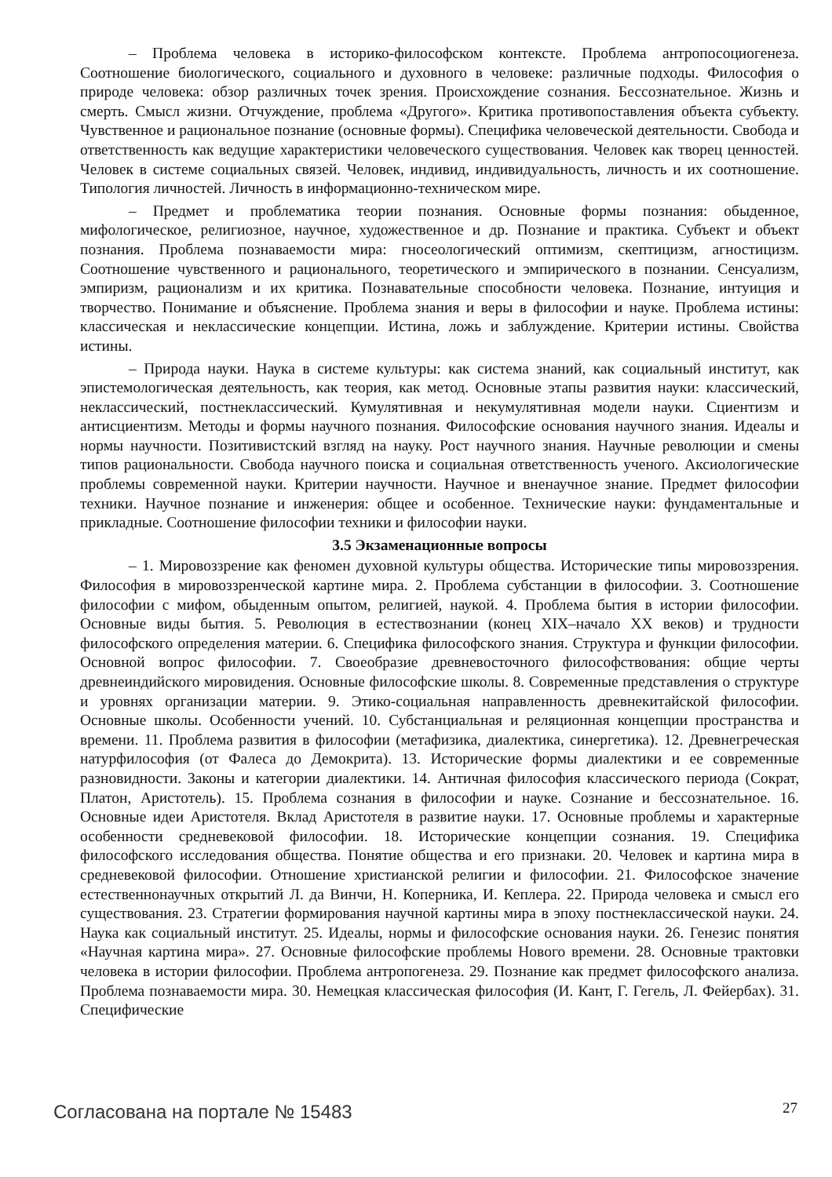– Проблема человека в историко-философском контексте. Проблема антропосоциогенеза. Соотношение биологического, социального и духовного в человеке: различные подходы. Философия о природе человека: обзор различных точек зрения. Происхождение сознания. Бессознательное. Жизнь и смерть. Смысл жизни. Отчуждение, проблема «Другого». Критика противопоставления объекта субъекту. Чувственное и рациональное познание (основные формы). Специфика человеческой деятельности. Свобода и ответственность как ведущие характеристики человеческого существования. Человек как творец ценностей. Человек в системе социальных связей. Человек, индивид, индивидуальность, личность и их соотношение. Типология личностей. Личность в информационно-техническом мире.
– Предмет и проблематика теории познания. Основные формы познания: обыденное, мифологическое, религиозное, научное, художественное и др. Познание и практика. Субъект и объект познания. Проблема познаваемости мира: гносеологический оптимизм, скептицизм, агностицизм. Соотношение чувственного и рационального, теоретического и эмпирического в познании. Сенсуализм, эмпиризм, рационализм и их критика. Познавательные способности человека. Познание, интуиция и творчество. Понимание и объяснение. Проблема знания и веры в философии и науке. Проблема истины: классическая и неклассические концепции. Истина, ложь и заблуждение. Критерии истины. Свойства истины.
– Природа науки. Наука в системе культуры: как система знаний, как социальный институт, как эпистемологическая деятельность, как теория, как метод. Основные этапы развития науки: классический, неклассический, постнеклассический. Кумулятивная и некумулятивная модели науки. Сциентизм и антисциентизм. Методы и формы научного познания. Философские основания научного знания. Идеалы и нормы научности. Позитивистский взгляд на науку. Рост научного знания. Научные революции и смены типов рациональности. Свобода научного поиска и социальная ответственность ученого. Аксиологические проблемы современной науки. Критерии научности. Научное и вненаучное знание. Предмет философии техники. Научное познание и инженерия: общее и особенное. Технические науки: фундаментальные и прикладные. Соотношение философии техники и философии науки.
3.5 Экзаменационные вопросы
– 1. Мировоззрение как феномен духовной культуры общества. Исторические типы мировоззрения. Философия в мировоззренческой картине мира. 2. Проблема субстанции в философии. 3. Соотношение философии с мифом, обыденным опытом, религией, наукой. 4. Проблема бытия в истории философии. Основные виды бытия. 5. Революция в естествознании (конец XIX–начало XX веков) и трудности философского определения материи. 6. Специфика философского знания. Структура и функции философии. Основной вопрос философии. 7. Своеобразие древневосточного философствования: общие черты древнеиндийского мировидения. Основные философские школы. 8. Современные представления о структуре и уровнях организации материи. 9. Этико-социальная направленность древнекитайской философии. Основные школы. Особенности учений. 10. Субстанциальная и реляционная концепции пространства и времени. 11. Проблема развития в философии (метафизика, диалектика, синергетика). 12. Древнегреческая натурфилософия (от Фалеса до Демокрита). 13. Исторические формы диалектики и ее современные разновидности. Законы и категории диалектики. 14. Античная философия классического периода (Сократ, Платон, Аристотель). 15. Проблема сознания в философии и науке. Сознание и бессознательное. 16. Основные идеи Аристотеля. Вклад Аристотеля в развитие науки. 17. Основные проблемы и характерные особенности средневековой философии. 18. Исторические концепции сознания. 19. Специфика философского исследования общества. Понятие общества и его признаки. 20. Человек и картина мира в средневековой философии. Отношение христианской религии и философии. 21. Философское значение естественнонаучных открытий Л. да Винчи, Н. Коперника, И. Кеплера. 22. Природа человека и смысл его существования. 23. Стратегии формирования научной картины мира в эпоху постнеклассической науки. 24. Наука как социальный институт. 25. Идеалы, нормы и философские основания науки. 26. Генезис понятия «Научная картина мира». 27. Основные философские проблемы Нового времени. 28. Основные трактовки человека в истории философии. Проблема антропогенеза. 29. Познание как предмет философского анализа. Проблема познаваемости мира. 30. Немецкая классическая философия (И. Кант, Г. Гегель, Л. Фейербах). 31. Специфические
Согласована на портале № 15483 27